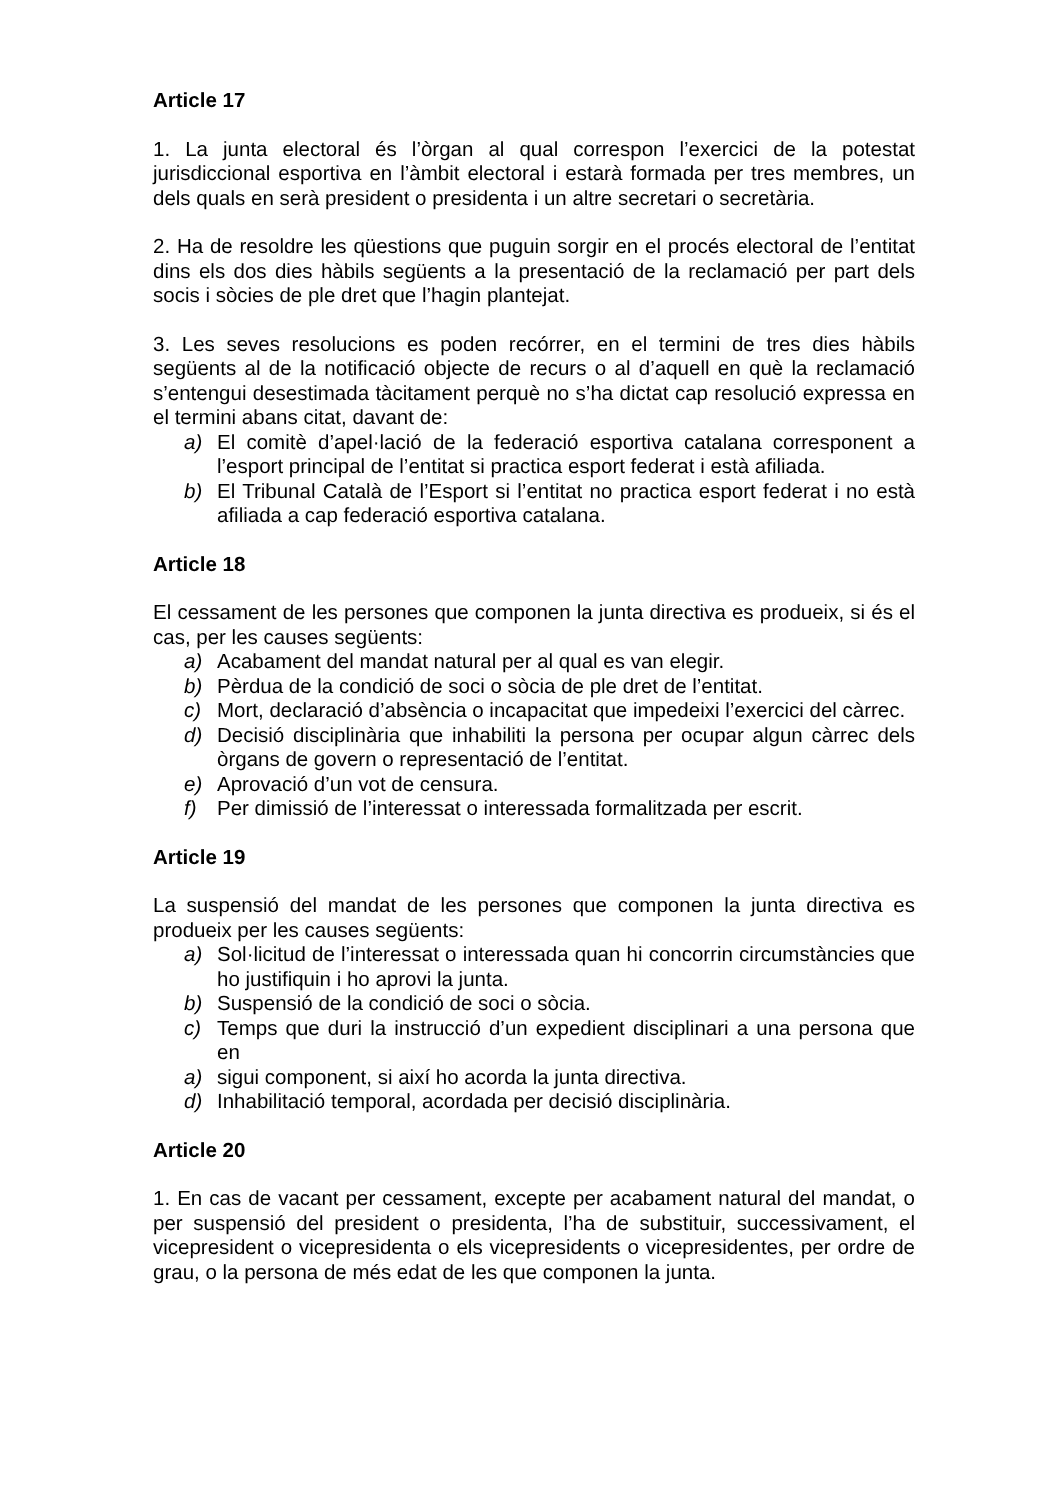Article 17
1. La junta electoral és l’òrgan al qual correspon l’exercici de la potestat jurisdiccional esportiva en l’àmbit electoral i estarà formada per tres membres, un dels quals en serà president o presidenta i un altre secretari o secretària.
2. Ha de resoldre les qüestions que puguin sorgir en el procés electoral de l’entitat dins els dos dies hàbils següents a la presentació de la reclamació per part dels socis i sòcies de ple dret que l’hagin plantejat.
3. Les seves resolucions es poden recórrer, en el termini de tres dies hàbils següents al de la notificació objecte de recurs o al d’aquell en què la reclamació s’entengui desestimada tàcitament perquè no s’ha dictat cap resolució expressa en el termini abans citat, davant de:
a) El comitè d’apel·lació de la federació esportiva catalana corresponent a l’esport principal de l’entitat si practica esport federat i està afiliada.
b) El Tribunal Català de l’Esport si l’entitat no practica esport federat i no està afiliada a cap federació esportiva catalana.
Article 18
El cessament de les persones que componen la junta directiva es produeix, si és el cas, per les causes següents:
a) Acabament del mandat natural per al qual es van elegir.
b) Pèrdua de la condició de soci o sòcia de ple dret de l’entitat.
c) Mort, declaració d’absència o incapacitat que impedeixi l’exercici del càrrec.
d) Decisió disciplinària que inhabiliti la persona per ocupar algun càrrec dels òrgans de govern o representació de l’entitat.
e) Aprovació d’un vot de censura.
f) Per dimissió de l’interessat o interessada formalitzada per escrit.
Article 19
La suspensió del mandat de les persones que componen la junta directiva es produeix per les causes següents:
a) Sol·licitud de l’interessat o interessada quan hi concorrin circumstàncies que ho justifiquin i ho aprovi la junta.
b) Suspensió de la condició de soci o sòcia.
c) Temps que duri la instrucció d’un expedient disciplinari a una persona que en
a) sigui component, si així ho acorda la junta directiva.
d) Inhabilitació temporal, acordada per decisió disciplinària.
Article 20
1. En cas de vacant per cessament, excepte per acabament natural del mandat, o per suspensió del president o presidenta, l’ha de substituir, successivament, el vicepresident o vicepresidenta o els vicepresidents o vicepresidentes, per ordre de grau, o la persona de més edat de les que componen la junta.